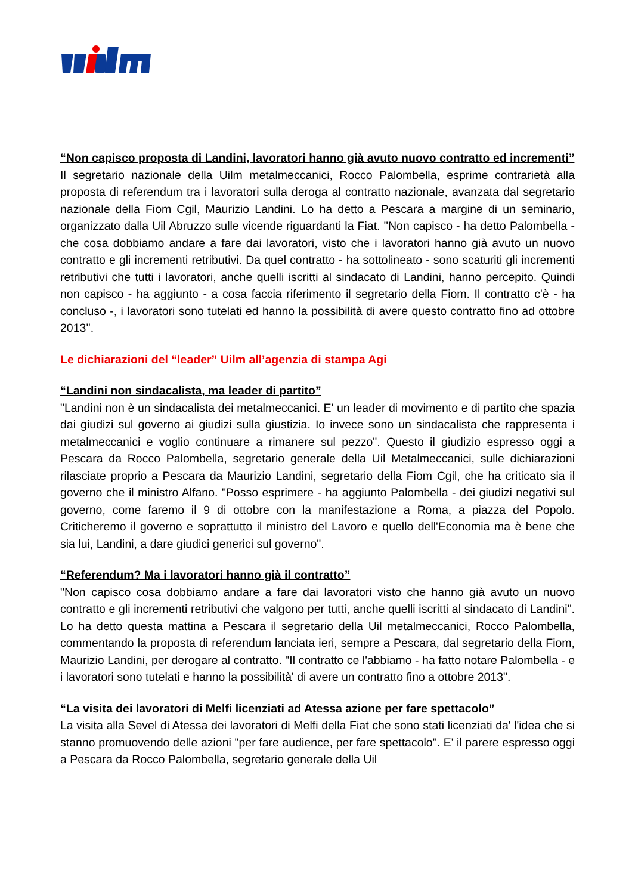“Non capisco proposta di Landini, lavoratori hanno già avuto nuovo contratto ed incrementi”
Il segretario nazionale della Uilm metalmeccanici, Rocco Palombella, esprime contrarietà alla proposta di referendum tra i lavoratori sulla deroga al contratto nazionale, avanzata dal segretario nazionale della Fiom Cgil, Maurizio Landini. Lo ha detto a Pescara a margine di un seminario, organizzato dalla Uil Abruzzo sulle vicende riguardanti la Fiat. ''Non capisco - ha detto Palombella - che cosa dobbiamo andare a fare dai lavoratori, visto che i lavoratori hanno già avuto un nuovo contratto e gli incrementi retributivi. Da quel contratto - ha sottolineato - sono scaturiti gli incrementi retributivi che tutti i lavoratori, anche quelli iscritti al sindacato di Landini, hanno percepito. Quindi non capisco - ha aggiunto - a cosa faccia riferimento il segretario della Fiom. Il contratto c'è - ha concluso -, i lavoratori sono tutelati ed hanno la possibilità di avere questo contratto fino ad ottobre 2013''.
Le dichiarazioni del “leader” Uilm all’agenzia di stampa Agi
“Landini non sindacalista, ma leader di partito”
"Landini non è un sindacalista dei metalmeccanici. E' un leader di movimento e di partito che spazia dai giudizi sul governo ai giudizi sulla giustizia. Io invece sono un sindacalista che rappresenta i metalmeccanici e voglio continuare a rimanere sul pezzo". Questo il giudizio espresso oggi a Pescara da Rocco Palombella, segretario generale della Uil Metalmeccanici, sulle dichiarazioni rilasciate proprio a Pescara da Maurizio Landini, segretario della Fiom Cgil, che ha criticato sia il governo che il ministro Alfano. "Posso esprimere - ha aggiunto Palombella - dei giudizi negativi sul governo, come faremo il 9 di ottobre con la manifestazione a Roma, a piazza del Popolo. Criticheremo il governo e soprattutto il ministro del Lavoro e quello dell'Economia ma è bene che sia lui, Landini, a dare giudici generici sul governo".
“Referendum? Ma i lavoratori hanno già il contratto”
"Non capisco cosa dobbiamo andare a fare dai lavoratori visto che hanno già avuto un nuovo contratto e gli incrementi retributivi che valgono per tutti, anche quelli iscritti al sindacato di Landini". Lo ha detto questa mattina a Pescara il segretario della Uil metalmeccanici, Rocco Palombella, commentando la proposta di referendum lanciata ieri, sempre a Pescara, dal segretario della Fiom, Maurizio Landini, per derogare al contratto. "Il contratto ce l'abbiamo - ha fatto notare Palombella - e i lavoratori sono tutelati e hanno la possibilità' di avere un contratto fino a ottobre 2013".
“La visita dei lavoratori di Melfi licenziati ad Atessa azione per fare spettacolo”
La visita alla Sevel di Atessa dei lavoratori di Melfi della Fiat che sono stati licenziati da' l'idea che si stanno promuovendo delle azioni "per fare audience, per fare spettacolo". E' il parere espresso oggi a Pescara da Rocco Palombella, segretario generale della Uil